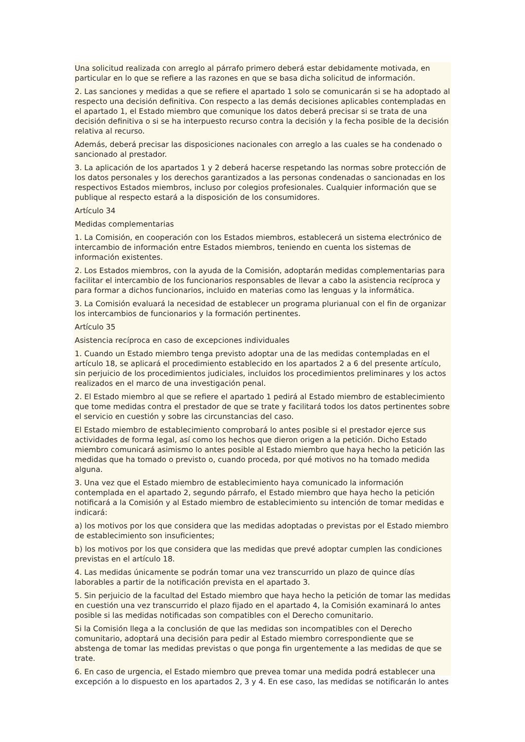Una solicitud realizada con arreglo al párrafo primero deberá estar debidamente motivada, en particular en lo que se refiere a las razones en que se basa dicha solicitud de información.
2. Las sanciones y medidas a que se refiere el apartado 1 solo se comunicarán si se ha adoptado al respecto una decisión definitiva. Con respecto a las demás decisiones aplicables contempladas en el apartado 1, el Estado miembro que comunique los datos deberá precisar si se trata de una decisión definitiva o si se ha interpuesto recurso contra la decisión y la fecha posible de la decisión relativa al recurso.
Además, deberá precisar las disposiciones nacionales con arreglo a las cuales se ha condenado o sancionado al prestador.
3. La aplicación de los apartados 1 y 2 deberá hacerse respetando las normas sobre protección de los datos personales y los derechos garantizados a las personas condenadas o sancionadas en los respectivos Estados miembros, incluso por colegios profesionales. Cualquier información que se publique al respecto estará a la disposición de los consumidores.
Artículo 34
Medidas complementarias
1. La Comisión, en cooperación con los Estados miembros, establecerá un sistema electrónico de intercambio de información entre Estados miembros, teniendo en cuenta los sistemas de información existentes.
2. Los Estados miembros, con la ayuda de la Comisión, adoptarán medidas complementarias para facilitar el intercambio de los funcionarios responsables de llevar a cabo la asistencia recíproca y para formar a dichos funcionarios, incluido en materias como las lenguas y la informática.
3. La Comisión evaluará la necesidad de establecer un programa plurianual con el fin de organizar los intercambios de funcionarios y la formación pertinentes.
Artículo 35
Asistencia recíproca en caso de excepciones individuales
1. Cuando un Estado miembro tenga previsto adoptar una de las medidas contempladas en el artículo 18, se aplicará el procedimiento establecido en los apartados 2 a 6 del presente artículo, sin perjuicio de los procedimientos judiciales, incluidos los procedimientos preliminares y los actos realizados en el marco de una investigación penal.
2. El Estado miembro al que se refiere el apartado 1 pedirá al Estado miembro de establecimiento que tome medidas contra el prestador de que se trate y facilitará todos los datos pertinentes sobre el servicio en cuestión y sobre las circunstancias del caso.
El Estado miembro de establecimiento comprobará lo antes posible si el prestador ejerce sus actividades de forma legal, así como los hechos que dieron origen a la petición. Dicho Estado miembro comunicará asimismo lo antes posible al Estado miembro que haya hecho la petición las medidas que ha tomado o previsto o, cuando proceda, por qué motivos no ha tomado medida alguna.
3. Una vez que el Estado miembro de establecimiento haya comunicado la información contemplada en el apartado 2, segundo párrafo, el Estado miembro que haya hecho la petición notificará a la Comisión y al Estado miembro de establecimiento su intención de tomar medidas e indicará:
a) los motivos por los que considera que las medidas adoptadas o previstas por el Estado miembro de establecimiento son insuficientes;
b) los motivos por los que considera que las medidas que prevé adoptar cumplen las condiciones previstas en el artículo 18.
4. Las medidas únicamente se podrán tomar una vez transcurrido un plazo de quince días laborables a partir de la notificación prevista en el apartado 3.
5. Sin perjuicio de la facultad del Estado miembro que haya hecho la petición de tomar las medidas en cuestión una vez transcurrido el plazo fijado en el apartado 4, la Comisión examinará lo antes posible si las medidas notificadas son compatibles con el Derecho comunitario.
Si la Comisión llega a la conclusión de que las medidas son incompatibles con el Derecho comunitario, adoptará una decisión para pedir al Estado miembro correspondiente que se abstenga de tomar las medidas previstas o que ponga fin urgentemente a las medidas de que se trate.
6. En caso de urgencia, el Estado miembro que prevea tomar una medida podrá establecer una excepción a lo dispuesto en los apartados 2, 3 y 4. En ese caso, las medidas se notificarán lo antes